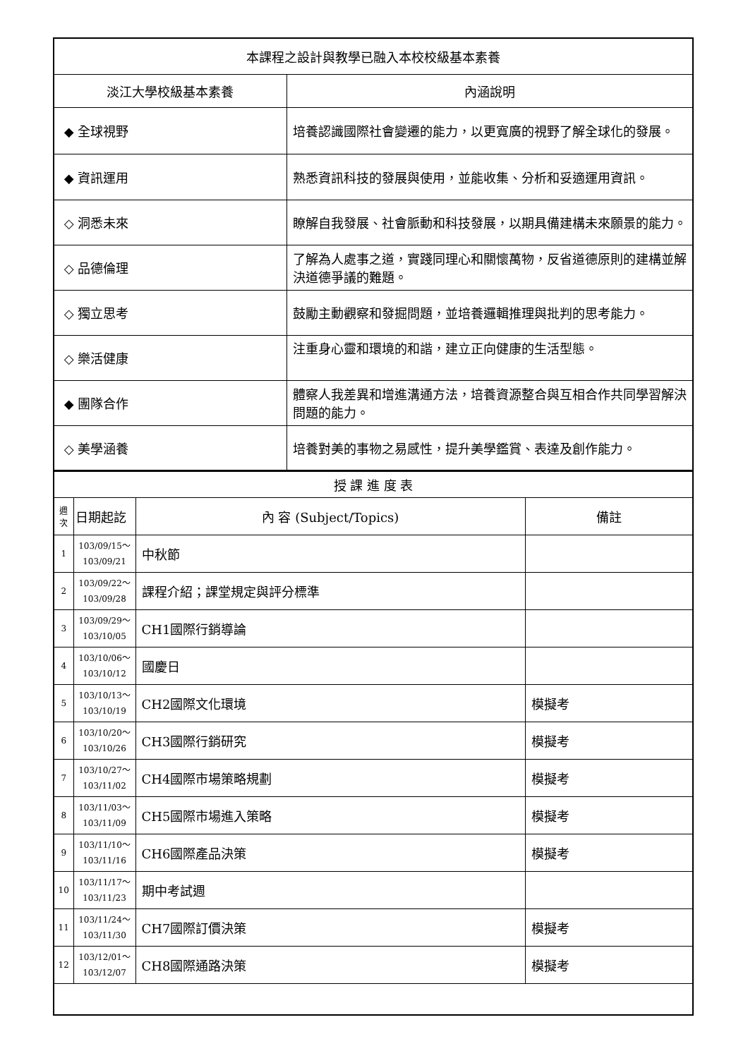| 本課程之設計與教學已融入本校校級基本素養 | |
| 淡江大學校級基本素養 | 內涵說明 |
| ◆ 全球視野 | 培養認識國際社會變遷的能力，以更寬廣的視野了解全球化的發展。 |
| ◆ 資訊運用 | 熟悉資訊科技的發展與使用，並能收集、分析和妥適運用資訊。 |
| ◇ 洞悉未來 | 瞭解自我發展、社會脈動和科技發展，以期具備建構未來願景的能力。 |
| ◇ 品德倫理 | 了解為人處事之道，實踐同理心和關懷萬物，反省道德原則的建構並解決道德爭議的難題。 |
| ◇ 獨立思考 | 鼓勵主動觀察和發掘問題，並培養邏輯推理與批判的思考能力。 |
| ◇ 樂活健康 | 注重身心靈和環境的和諧，建立正向健康的生活型態。 |
| ◆ 團隊合作 | 體察人我差異和增進溝通方法，培養資源整合與互相合作共同學習解決問題的能力。 |
| ◇ 美學涵養 | 培養對美的事物之易感性，提升美學鑑賞、表達及創作能力。 |
| 授 課 進 度 表 | | | |
| 週 次 | 日期起訖 | 內 容 (Subject/Topics) | 備註 |
| 1 | 103/09/15～ 103/09/21 | 中秋節 | |
| 2 | 103/09/22～ 103/09/28 | 課程介紹；課堂規定與評分標準 | |
| 3 | 103/09/29～ 103/10/05 | CH1國際行銷導論 | |
| 4 | 103/10/06～ 103/10/12 | 國慶日 | |
| 5 | 103/10/13～ 103/10/19 | CH2國際文化環境 | 模擬考 |
| 6 | 103/10/20～ 103/10/26 | CH3國際行銷研究 | 模擬考 |
| 7 | 103/10/27～ 103/11/02 | CH4國際市場策略規劃 | 模擬考 |
| 8 | 103/11/03～ 103/11/09 | CH5國際市場進入策略 | 模擬考 |
| 9 | 103/11/10～ 103/11/16 | CH6國際產品決策 | 模擬考 |
| 10 | 103/11/17～ 103/11/23 | 期中考試週 | |
| 11 | 103/11/24～ 103/11/30 | CH7國際訂價決策 | 模擬考 |
| 12 | 103/12/01～ 103/12/07 | CH8國際通路決策 | 模擬考 |